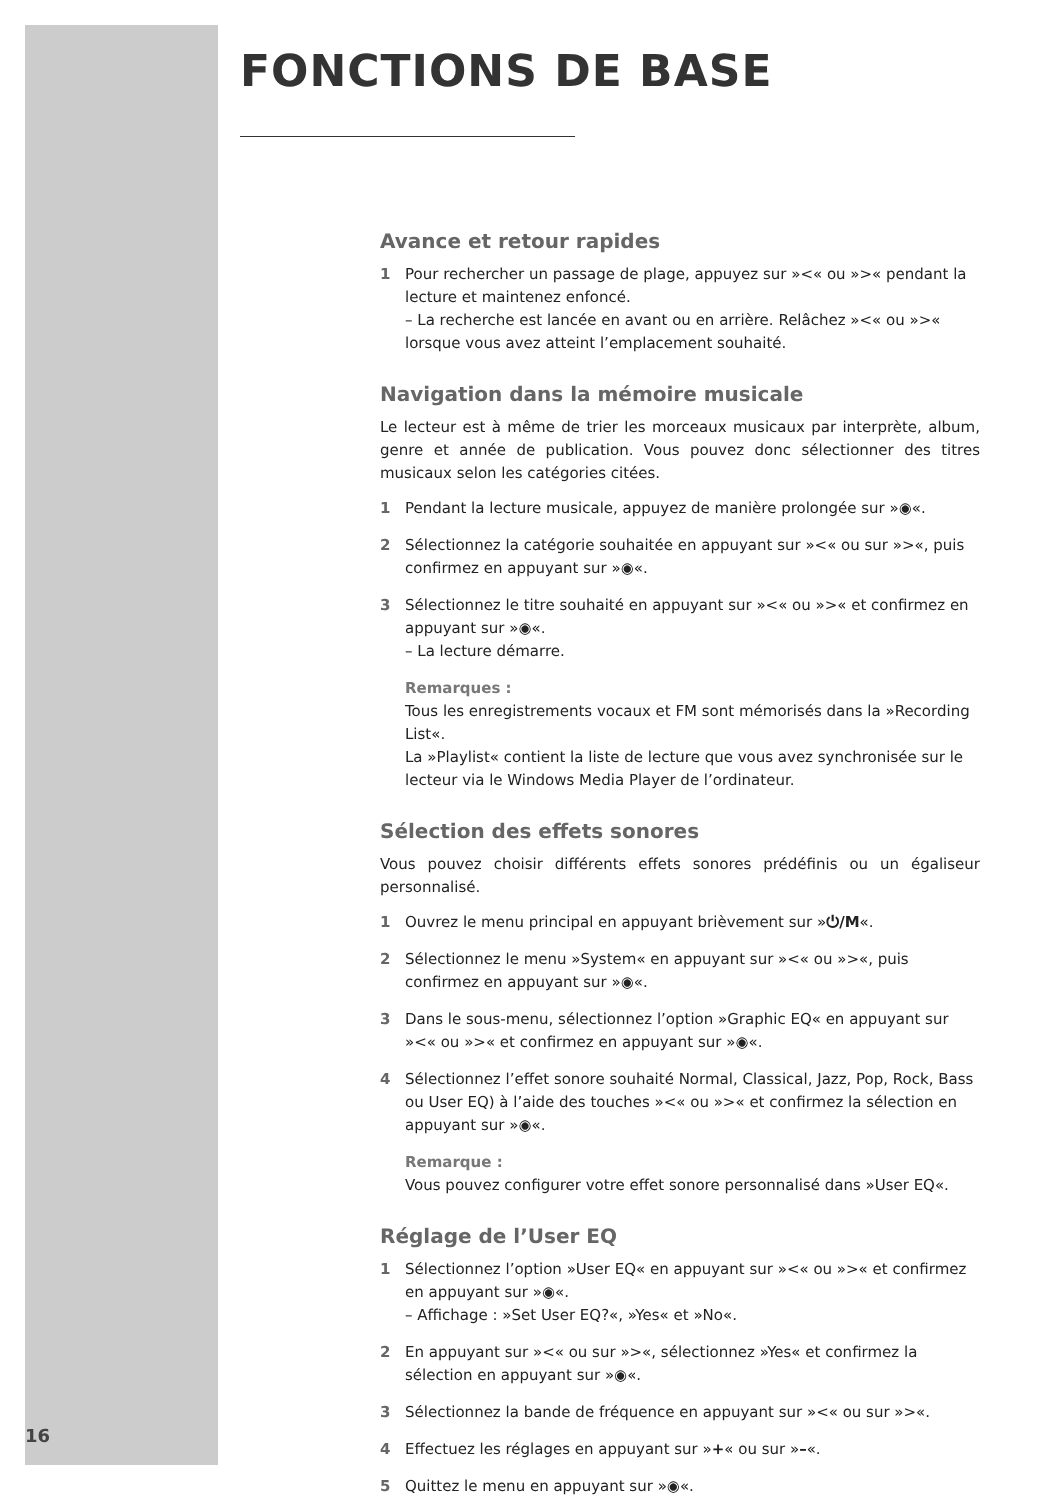FONCTIONS DE BASE
Avance et retour rapides
1 Pour rechercher un passage de plage, appuyez sur »<« ou »>« pendant la lecture et maintenez enfoncé.
– La recherche est lancée en avant ou en arrière. Relâchez »<« ou »>« lorsque vous avez atteint l’emplacement souhaité.
Navigation dans la mémoire musicale
Le lecteur est à même de trier les morceaux musicaux par interprète, album, genre et année de publication. Vous pouvez donc sélectionner des titres musicaux selon les catégories citées.
1 Pendant la lecture musicale, appuyez de manière prolongée sur »◉«.
2 Sélectionnez la catégorie souhaitée en appuyant sur »<« ou sur »>«, puis confirmez en appuyant sur »◉«.
3 Sélectionnez le titre souhaité en appuyant sur »<« ou »>« et confirmez en appuyant sur »◉«.
– La lecture démarre.
Remarques :
Tous les enregistrements vocaux et FM sont mémorisés dans la »Recording List«.
La »Playlist« contient la liste de lecture que vous avez synchronisée sur le lecteur via le Windows Media Player de l’ordinateur.
Sélection des effets sonores
Vous pouvez choisir différents effets sonores prédéfinis ou un égaliseur personnalisé.
1 Ouvrez le menu principal en appuyant brièvement sur »⏻/M«.
2 Sélectionnez le menu »System« en appuyant sur »<« ou »>«, puis confirmez en appuyant sur »◉«.
3 Dans le sous-menu, sélectionnez l’option »Graphic EQ« en appuyant sur »<« ou »>« et confirmez en appuyant sur »◉«.
4 Sélectionnez l’effet sonore souhaité Normal, Classical, Jazz, Pop, Rock, Bass ou User EQ) à l’aide des touches »<« ou »>« et confirmez la sélection en appuyant sur »◉«.
Remarque :
Vous pouvez configurer votre effet sonore personnalisé dans »User EQ«.
Réglage de l’User EQ
1 Sélectionnez l’option »User EQ« en appuyant sur »<« ou »>« et confirmez en appuyant sur »◉«.
– Affichage : »Set User EQ?«, »Yes« et »No«.
2 En appuyant sur »<« ou sur »>«, sélectionnez »Yes« et confirmez la sélection en appuyant sur »◉«.
3 Sélectionnez la bande de fréquence en appuyant sur »<« ou sur »>«.
4 Effectuez les réglages en appuyant sur »+« ou sur »–«.
5 Quittez le menu en appuyant sur »◉«.
16